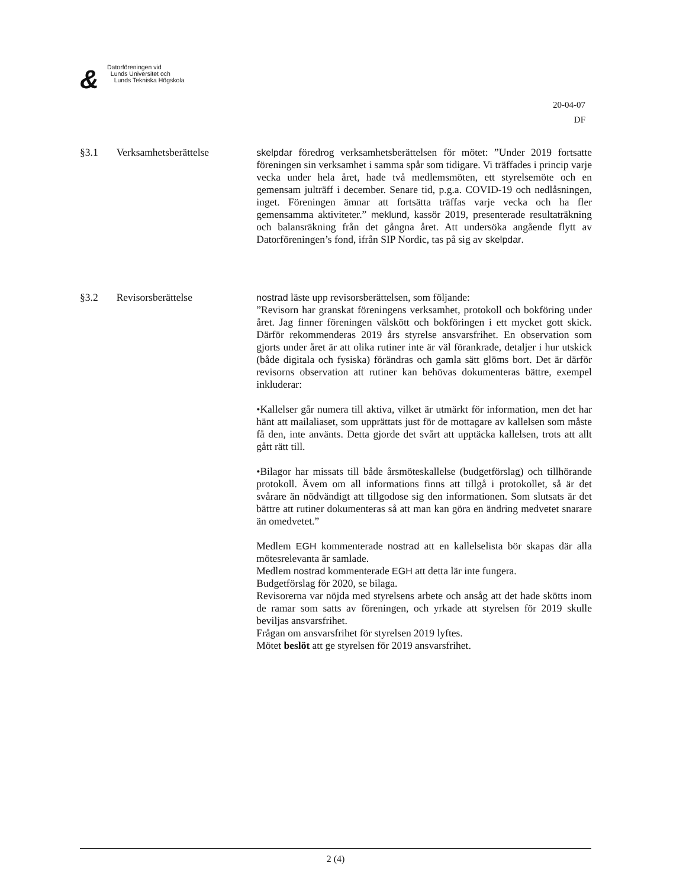&
Datorföreningen vid
Lunds Universitet och
Lunds Tekniska Högskola
20-04-07
DF
§3.1 Verksamhetsberättelse skelpdar föredrog verksamhetsberättelsen för mötet: ”Under 2019 fortsatte föreningen sin verksamhet i samma spår som tidigare. Vi träffades i princip varje vecka under hela året, hade två medlemsmöten, ett styrelsemöte och en gemensam julträff i december. Senare tid, p.g.a. COVID-19 och nedlåsningen, inget. Föreningen ämnar att fortsätta träffas varje vecka och ha fler gemensamma aktiviteter.” meklund, kassör 2019, presenterade resultaträkning och balansräkning från det gångna året. Att undersöka angående flytt av Datorföreningen’s fond, ifrån SIP Nordic, tas på sig av skelpdar.
§3.2 Revisorsberättelse nostrad läste upp revisorsberättelsen, som följande:
”Revisorn har granskat föreningens verksamhet, protokoll och bokföring under året. Jag finner föreningen välskött och bokföringen i ett mycket gott skick. Därför rekommenderas 2019 års styrelse ansvarsfrihet. En observation som gjorts under året är att olika rutiner inte är väl förankrade, detaljer i hur utskick (både digitala och fysiska) förändras och gamla sätt glöms bort. Det är därför revisorns observation att rutiner kan behövas dokumenteras bättre, exempel inkluderar:
•Kallelser går numera till aktiva, vilket är utmärkt för information, men det har hänt att mailaliaset, som upprättats just för de mottagare av kallelsen som måste få den, inte använts. Detta gjorde det svårt att upptäcka kallelsen, trots att allt gått rätt till.
•Bilagor har missats till både årsmöteskallelse (budgetförslag) och tillhörande protokoll. Ävem om all informations finns att tillgå i protokollet, så är det svårare än nödvändigt att tillgodose sig den informationen. Som slutsats är det bättre att rutiner dokumenteras så att man kan göra en ändring medvetet snarare än omedvetet.”
Medlem EGH kommenterade nostrad att en kallelselista bör skapas där alla mötesrelevanta är samlade.
Medlem nostrad kommenterade EGH att detta lär inte fungera.
Budgetförslag för 2020, se bilaga.
Revisorerna var nöjda med styrelsens arbete och ansåg att det hade skötts inom de ramar som satts av föreningen, och yrkade att styrelsen för 2019 skulle beviljas ansvarsfrihet.
Frågan om ansvarsfrihet för styrelsen 2019 lyftes.
Mötet beslöt att ge styrelsen för 2019 ansvarsfrihet.
2 (4)